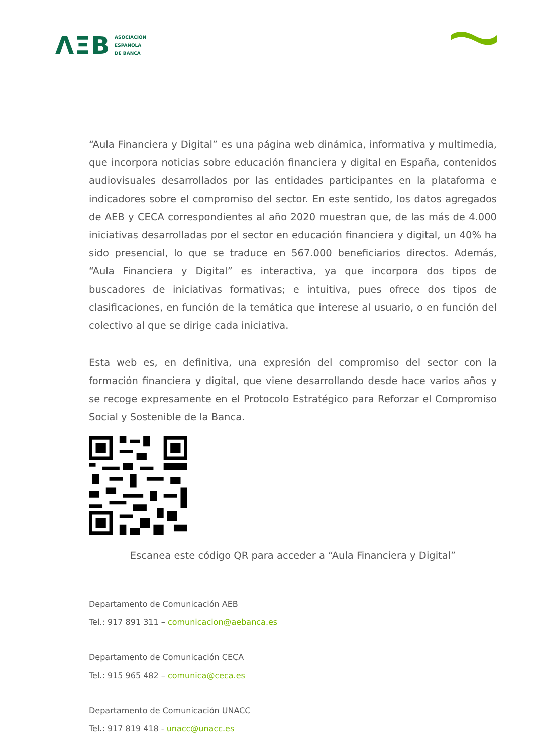ΛΞB ASOCIACIÓN
ESPAÑOLA
DE BANCA
“Aula Financiera y Digital” es una página web dinámica, informativa y multimedia, que incorpora noticias sobre educación financiera y digital en España, contenidos audiovisuales desarrollados por las entidades participantes en la plataforma e indicadores sobre el compromiso del sector. En este sentido, los datos agregados de AEB y CECA correspondientes al año 2020 muestran que, de las más de 4.000 iniciativas desarrolladas por el sector en educación financiera y digital, un 40% ha sido presencial, lo que se traduce en 567.000 beneficiarios directos. Además, “Aula Financiera y Digital” es interactiva, ya que incorpora dos tipos de buscadores de iniciativas formativas; e intuitiva, pues ofrece dos tipos de clasificaciones, en función de la temática que interese al usuario, o en función del colectivo al que se dirige cada iniciativa.
Esta web es, en definitiva, una expresión del compromiso del sector con la formación financiera y digital, que viene desarrollando desde hace varios años y se recoge expresamente en el Protocolo Estratégico para Reforzar el Compromiso Social y Sostenible de la Banca.
Escanea este código QR para acceder a “Aula Financiera y Digital”
Departamento de Comunicación AEB
Tel.: 917 891 311 – comunicacion@aebanca.es
Departamento de Comunicación CECA
Tel.: 915 965 482 – comunica@ceca.es
Departamento de Comunicación UNACC
Tel.: 917 819 418 - unacc@unacc.es